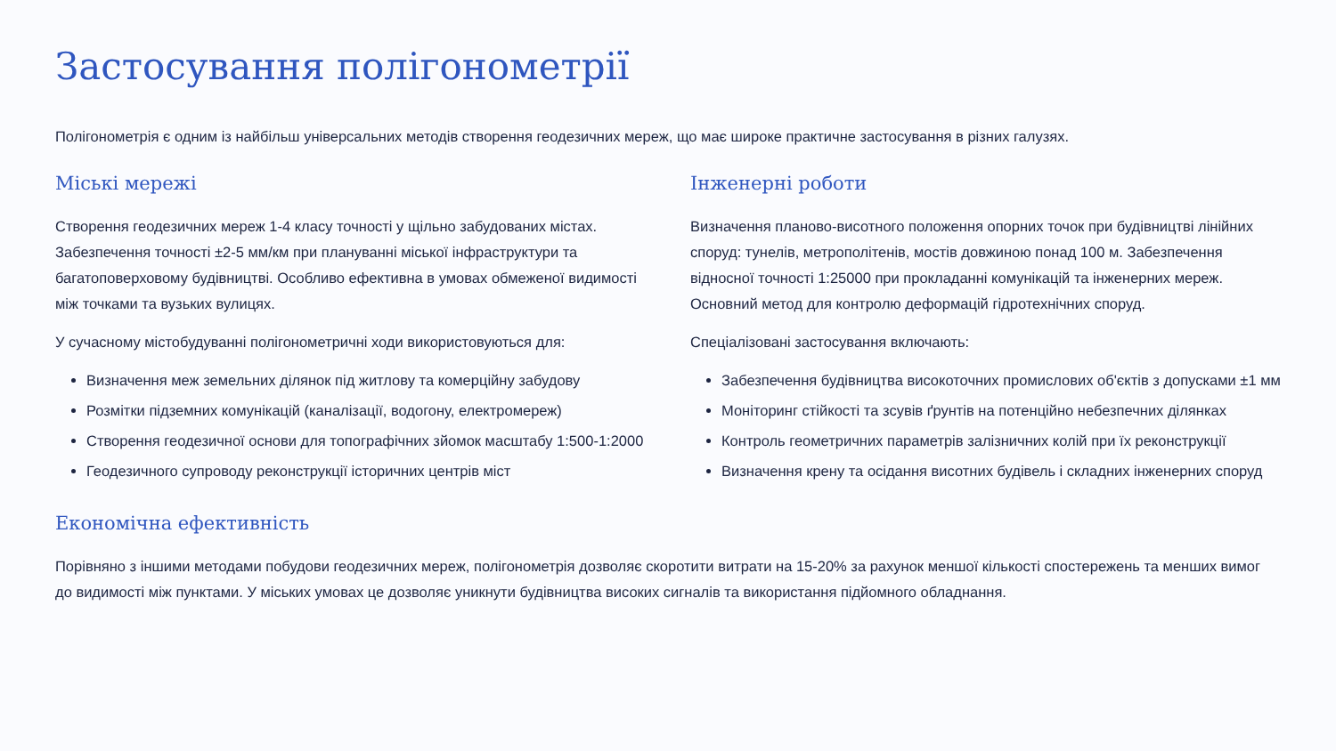Застосування полігонометрії
Полігонометрія є одним із найбільш універсальних методів створення геодезичних мереж, що має широке практичне застосування в різних галузях.
Міські мережі
Створення геодезичних мереж 1-4 класу точності у щільно забудованих містах. Забезпечення точності ±2-5 мм/км при плануванні міської інфраструктури та багатоповерховому будівництві. Особливо ефективна в умовах обмеженої видимості між точками та вузьких вулицях.
У сучасному містобудуванні полігонометричні ходи використовуються для:
Визначення меж земельних ділянок під житлову та комерційну забудову
Розмітки підземних комунікацій (каналізації, водогону, електромереж)
Створення геодезичної основи для топографічних зйомок масштабу 1:500-1:2000
Геодезичного супроводу реконструкції історичних центрів міст
Інженерні роботи
Визначення планово-висотного положення опорних точок при будівництві лінійних споруд: тунелів, метрополітенів, мостів довжиною понад 100 м. Забезпечення відносної точності 1:25000 при прокладанні комунікацій та інженерних мереж. Основний метод для контролю деформацій гідротехнічних споруд.
Спеціалізовані застосування включають:
Забезпечення будівництва високоточних промислових об'єктів з допусками ±1 мм
Моніторинг стійкості та зсувів ґрунтів на потенційно небезпечних ділянках
Контроль геометричних параметрів залізничних колій при їх реконструкції
Визначення крену та осідання висотних будівель і складних інженерних споруд
Економічна ефективність
Порівняно з іншими методами побудови геодезичних мереж, полігонометрія дозволяє скоротити витрати на 15-20% за рахунок меншої кількості спостережень та менших вимог до видимості між пунктами. У міських умовах це дозволяє уникнути будівництва високих сигналів та використання підйомного обладнання.